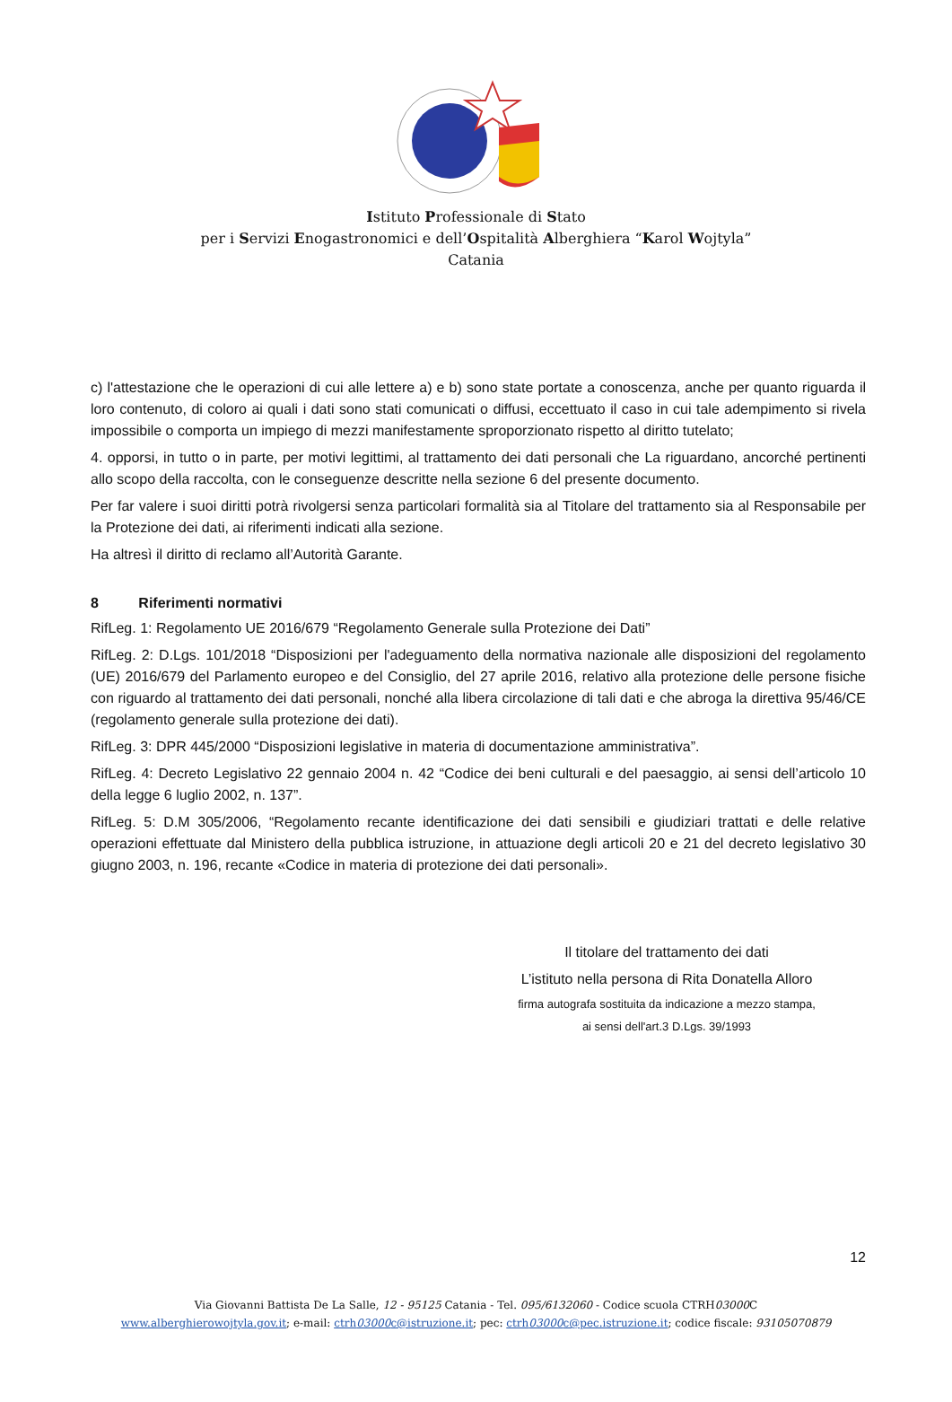Istituto Professionale di Stato
per i Servizi Enogastronomici e dell’Ospitalità Alberghiera “Karol Wojtyla”
Catania
c) l'attestazione che le operazioni di cui alle lettere a) e b) sono state portate a conoscenza, anche per quanto riguarda il loro contenuto, di coloro ai quali i dati sono stati comunicati o diffusi, eccettuato il caso in cui tale adempimento si rivela impossibile o comporta un impiego di mezzi manifestamente sproporzionato rispetto al diritto tutelato;
4. opporsi, in tutto o in parte, per motivi legittimi, al trattamento dei dati personali che La riguardano, ancorché pertinenti allo scopo della raccolta, con le conseguenze descritte nella sezione 6 del presente documento.
Per far valere i suoi diritti potrà rivolgersi senza particolari formalità sia al Titolare del trattamento sia al Responsabile per la Protezione dei dati, ai riferimenti indicati alla sezione.
Ha altresì il diritto di reclamo all’Autorità Garante.
8 Riferimenti normativi
RifLeg. 1: Regolamento UE 2016/679 “Regolamento Generale sulla Protezione dei Dati”
RifLeg. 2: D.Lgs. 101/2018 “Disposizioni per l'adeguamento della normativa nazionale alle disposizioni del regolamento (UE) 2016/679 del Parlamento europeo e del Consiglio, del 27 aprile 2016, relativo alla protezione delle persone fisiche con riguardo al trattamento dei dati personali, nonché alla libera circolazione di tali dati e che abroga la direttiva 95/46/CE (regolamento generale sulla protezione dei dati).
RifLeg. 3: DPR 445/2000 “Disposizioni legislative in materia di documentazione amministrativa”.
RifLeg. 4: Decreto Legislativo 22 gennaio 2004 n. 42 “Codice dei beni culturali e del paesaggio, ai sensi dell’articolo 10 della legge 6 luglio 2002, n. 137”.
RifLeg. 5: D.M 305/2006, “Regolamento recante identificazione dei dati sensibili e giudiziari trattati e delle relative operazioni effettuate dal Ministero della pubblica istruzione, in attuazione degli articoli 20 e 21 del decreto legislativo 30 giugno 2003, n. 196, recante «Codice in materia di protezione dei dati personali».
Il titolare del trattamento dei dati
L’istituto nella persona di Rita Donatella Alloro
firma autografa sostituita da indicazione a mezzo stampa,
ai sensi dell'art.3 D.Lgs. 39/1993
12
Via Giovanni Battista De La Salle, 12 - 95125 Catania - Tel. 095/6132060 - Codice scuola CTRH03000 C
www.alberghierowojtyla.gov.it; e-mail: ctrh03000c@istruzione.it; pec: ctrh03000c@pec.istruzione.it; codice fiscale: 93105070879